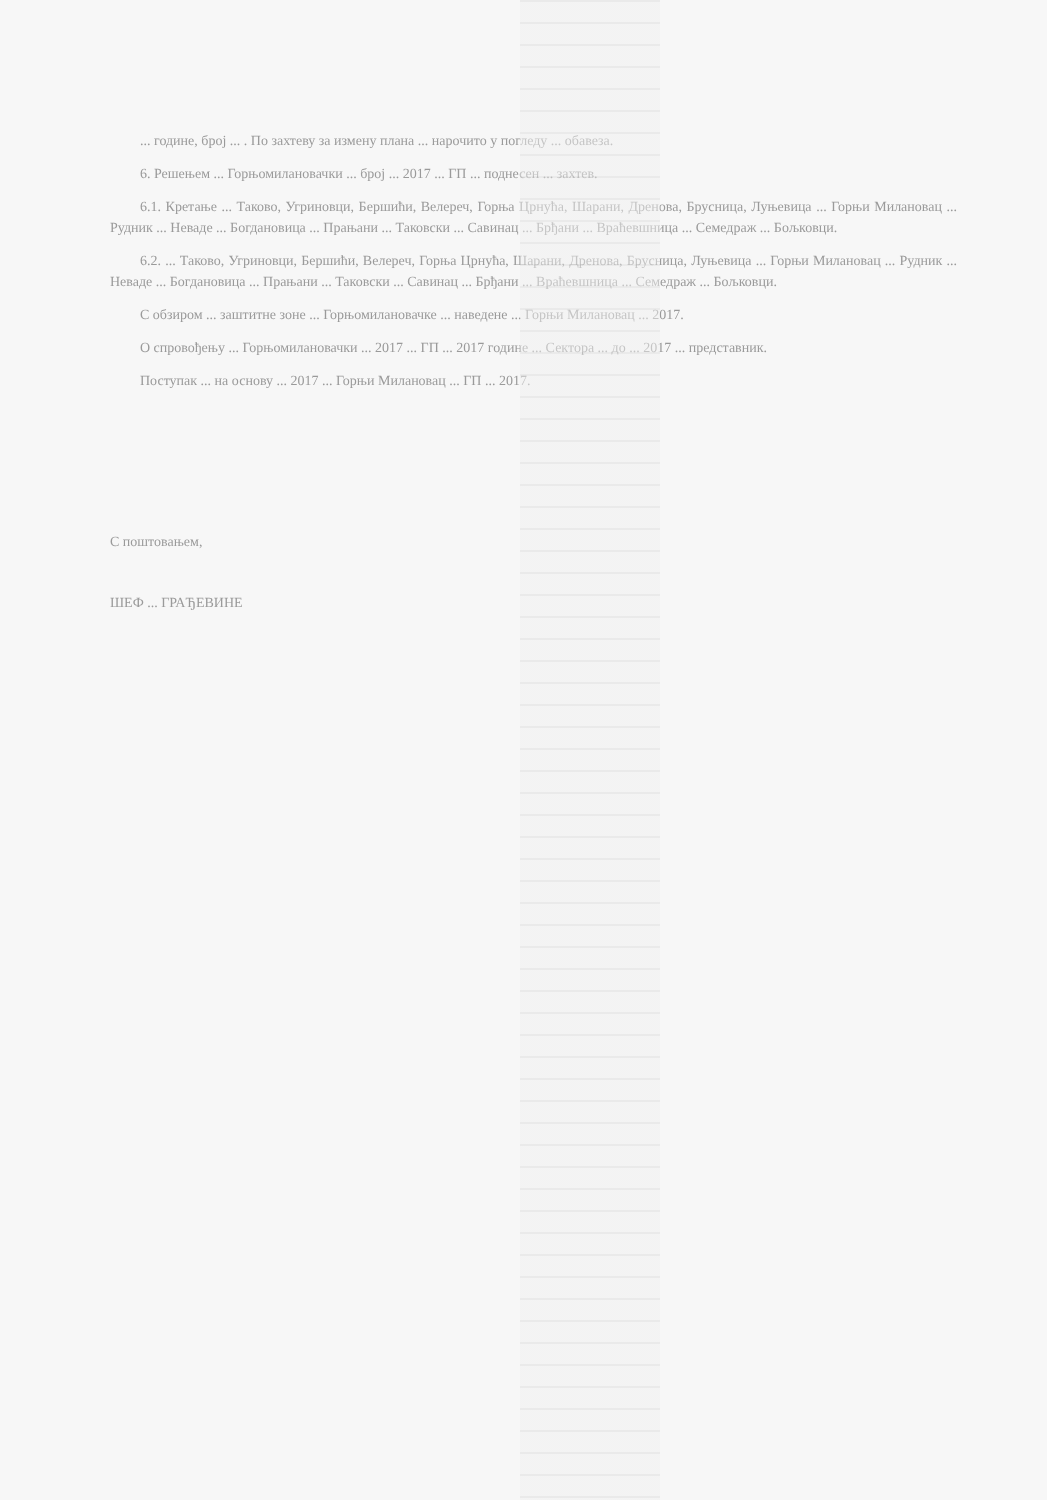... године, број ... . По захтеву за измену плана ... нарочито у погледу ... обавеза.
6. Решењем ... Горњомилановачки ... број ... 2017 ... ГП ... поднесен ... захтев.
6.1. Кретање ... Таково, Угриновци, Бершићи, Велереч, Горња Црнућа, Шарани, Дренова, Брусница, Луњевица ... Горњи Милановац ... Рудник ... Неваде ... Богдановица ... Прањани ... Таковски ... Савинац ... Брђани ... Враћевшница ... Семедраж ... Бољковци.
6.2. ... Таково, Угриновци, Бершићи, Велереч, Горња Црнућа, Шарани, Дренова, Брусница, Луњевица ... Горњи Милановац ... Рудник ... Неваде ... Богдановица ... Прањани ... Таковски ... Савинац ... Брђани ... Враћевшница ... Семедраж ... Бољковци.
С обзиром ... заштитне зоне ... Горњомилановачке ... наведене ... Горњи Милановац ... 2017.
О спровођењу ... Горњомилановачки ... 2017 ... ГП ... 2017 године ... Сектора ... до ... 2017 ... представник.
Поступак ... на основу ... 2017 ... Горњи Милановац ... ГП ... 2017.
С поштовањем,
ШЕФ ... ГРАЂЕВИНЕ